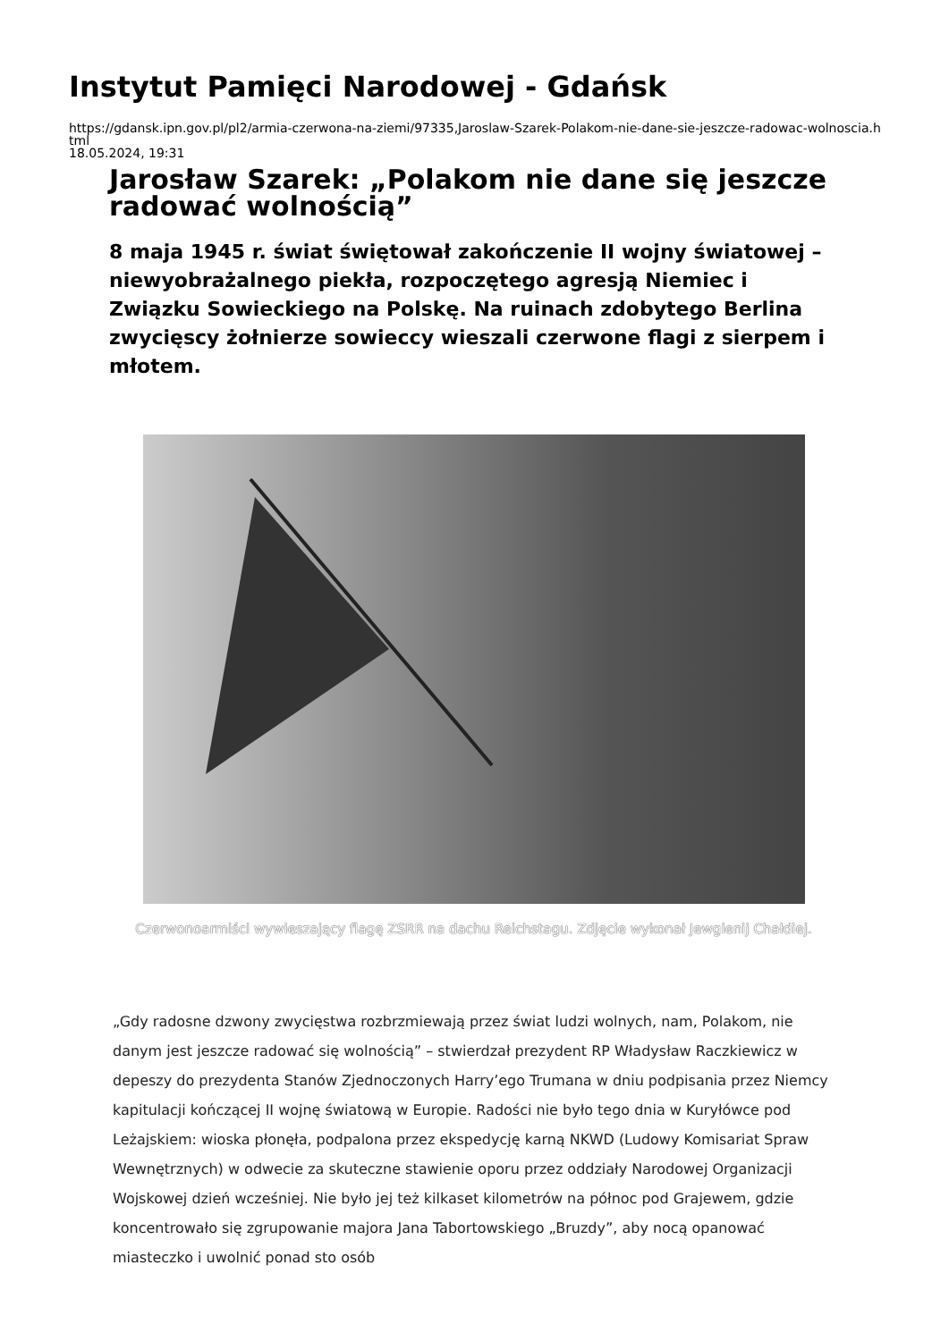Instytut Pamięci Narodowej - Gdańsk
https://gdansk.ipn.gov.pl/pl2/armia-czerwona-na-ziemi/97335,Jaroslaw-Szarek-Polakom-nie-dane-sie-jeszcze-radowac-wolnoscia.html
18.05.2024, 19:31
Jarosław Szarek: „Polakom nie dane się jeszcze radować wolnością”
8 maja 1945 r. świat świętował zakończenie II wojny światowej – niewyobrażalnego piekła, rozpoczętego agresją Niemiec i Związku Sowieckiego na Polskę. Na ruinach zdobytego Berlina zwycięscy żołnierze sowieccy wieszali czerwone flagi z sierpem i młotem.
Czerwonoarmiści wywieszający flagę ZSRR na dachu Reichstagu. Zdjęcie wykonał Jewgienij Chałdiej.
„Gdy radosne dzwony zwycięstwa rozbrzmiewają przez świat ludzi wolnych, nam, Polakom, nie danym jest jeszcze radować się wolnością” – stwierdzał prezydent RP Władysław Raczkiewicz w depeszy do prezydenta Stanów Zjednoczonych Harry’ego Trumana w dniu podpisania przez Niemcy kapitulacji kończącej II wojnę światową w Europie. Radości nie było tego dnia w Kuryłówce pod Leżajskiem: wioska płonęła, podpalona przez ekspedycję karną NKWD (Ludowy Komisariat Spraw Wewnętrznych) w odwecie za skuteczne stawienie oporu przez oddziały Narodowej Organizacji Wojskowej dzień wcześniej. Nie było jej też kilkaset kilometrów na północ pod Grajewem, gdzie koncentrowało się zgrupowanie majora Jana Tabortowskiego „Bruzdy”, aby nocą opanować miasteczko i uwolnić ponad sto osób